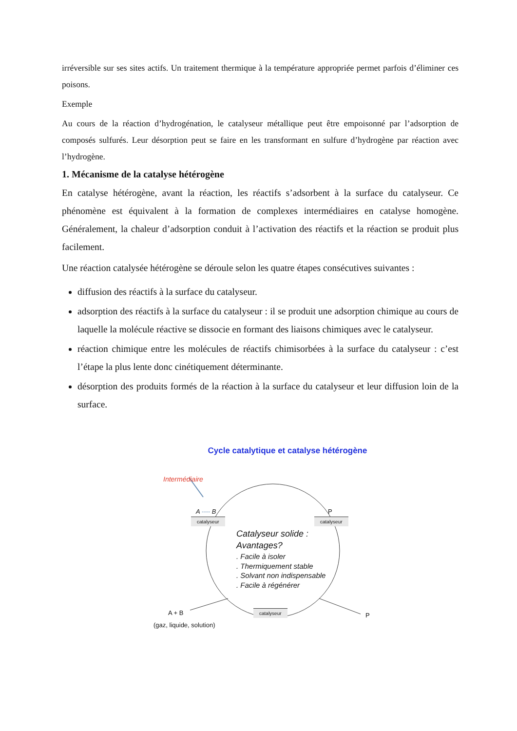irréversible sur ses sites actifs. Un traitement thermique à la température appropriée permet parfois d’éliminer ces poisons.
Exemple
Au cours de la réaction d’hydrogénation, le catalyseur métallique peut être empoisonné par l’adsorption de composés sulfurés. Leur désorption peut se faire en les transformant en sulfure d’hydrogène par réaction avec l’hydrogène.
1. Mécanisme de la catalyse hétérogène
En catalyse hétérogène, avant la réaction, les réactifs s’adsorbent à la surface du catalyseur. Ce phénomène est équivalent à la formation de complexes intermédiaires en catalyse homogène. Généralement, la chaleur d’adsorption conduit à l’activation des réactifs et la réaction se produit plus facilement.
Une réaction catalysée hétérogène se déroule selon les quatre étapes consécutives suivantes :
diffusion des réactifs à la surface du catalyseur.
adsorption des réactifs à la surface du catalyseur : il se produit une adsorption chimique au cours de laquelle la molécule réactive se dissocie en formant des liaisons chimiques avec le catalyseur.
réaction chimique entre les molécules de réactifs chimisorbées à la surface du catalyseur : c’est l’étape la plus lente donc cinétiquement déterminante.
désorption des produits formés de la réaction à la surface du catalyseur et leur diffusion loin de la surface.
Cycle catalytique et catalyse hétérogène
Intermédiaire
A ---- B
catalyseur
P
catalyseur
Catalyseur solide :
Avantages?
. Facile à isoler
. Thermiquement stable
. Solvant non indispensable
. Facile à régénérer
A + B
(gaz, liquide, solution)
catalyseur
P